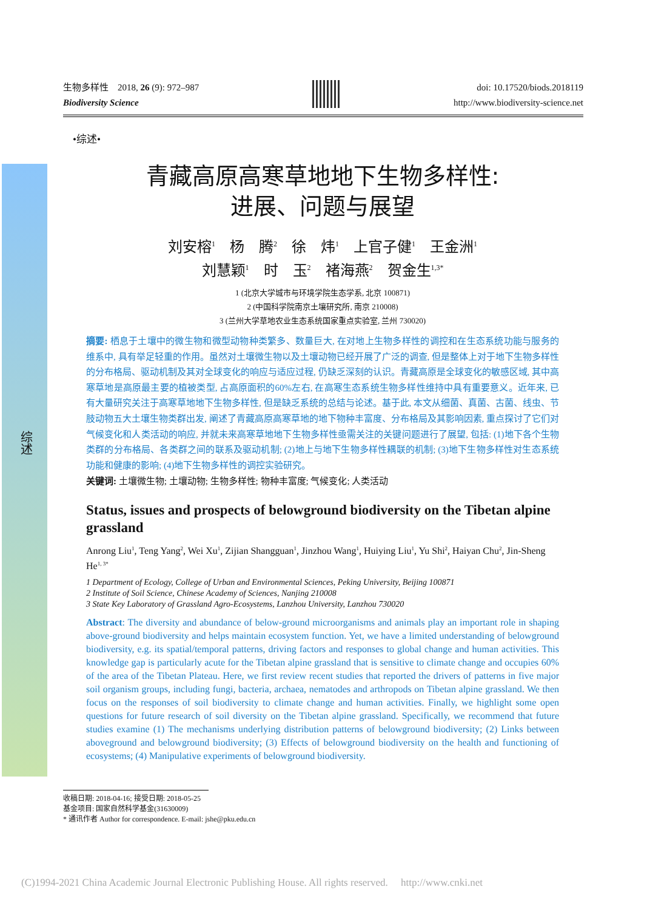综述
生物多样性　2018, 26 (9): 972–987
Biodiversity Science
doi: 10.17520/biods.2018119
http://www.biodiversity-science.net
•综述•
青藏高原高寒草地地下生物多样性:
进展、问题与展望
刘安榕<sup>1</sup>　杨　腾<sup>2</sup>　徐　炜<sup>1</sup>　上官子健<sup>1</sup>　王金洲<sup>1</sup>
刘慧颖<sup>1</sup>　时　玉<sup>2</sup>　褚海燕<sup>2</sup>　贺金生<sup>1,3*</sup>
1 (北京大学城市与环境学院生态学系, 北京 100871)
2 (中国科学院南京土壤研究所, 南京 210008)
3 (兰州大学草地农业生态系统国家重点实验室, 兰州 730020)
摘要: 栖息于土壤中的微生物和微型动物种类繁多、数量巨大, 在对地上生物多样性的调控和在生态系统功能与服务的维系中, 具有举足轻重的作用。虽然对土壤微生物以及土壤动物已经开展了广泛的调查, 但是整体上对于地下生物多样性的分布格局、驱动机制及其对全球变化的响应与适应过程, 仍缺乏深刻的认识。青藏高原是全球变化的敏感区域, 其中高寒草地是高原最主要的植被类型, 占高原面积的60%左右, 在高寒生态系统生物多样性维持中具有重要意义。近年来, 已有大量研究关注于高寒草地地下生物多样性, 但是缺乏系统的总结与论述。基于此, 本文从细菌、真菌、古菌、线虫、节肢动物五大土壤生物类群出发, 阐述了青藏高原高寒草地的地下物种丰富度、分布格局及其影响因素, 重点探讨了它们对气候变化和人类活动的响应, 并就未来高寒草地地下生物多样性亟需关注的关键问题进行了展望, 包括: (1)地下各个生物类群的分布格局、各类群之间的联系及驱动机制; (2)地上与地下生物多样性耦联的机制; (3)地下生物多样性对生态系统功能和健康的影响; (4)地下生物多样性的调控实验研究。
关键词: 土壤微生物; 土壤动物; 生物多样性; 物种丰富度; 气候变化; 人类活动
Status, issues and prospects of belowground biodiversity on the Tibetan alpine grassland
Anrong Liu<sup>1</sup>, Teng Yang<sup>2</sup>, Wei Xu<sup>1</sup>, Zijian Shangguan<sup>1</sup>, Jinzhou Wang<sup>1</sup>, Huiying Liu<sup>1</sup>, Yu Shi<sup>2</sup>, Haiyan Chu<sup>2</sup>, Jin-Sheng He<sup>1, 3*</sup>
1 Department of Ecology, College of Urban and Environmental Sciences, Peking University, Beijing 100871
2 Institute of Soil Science, Chinese Academy of Sciences, Nanjing 210008
3 State Key Laboratory of Grassland Agro-Ecosystems, Lanzhou University, Lanzhou 730020
Abstract: The diversity and abundance of below-ground microorganisms and animals play an important role in shaping above-ground biodiversity and helps maintain ecosystem function. Yet, we have a limited understanding of belowground biodiversity, e.g. its spatial/temporal patterns, driving factors and responses to global change and human activities. This knowledge gap is particularly acute for the Tibetan alpine grassland that is sensitive to climate change and occupies 60% of the area of the Tibetan Plateau. Here, we first review recent studies that reported the drivers of patterns in five major soil organism groups, including fungi, bacteria, archaea, nematodes and arthropods on Tibetan alpine grassland. We then focus on the responses of soil biodiversity to climate change and human activities. Finally, we highlight some open questions for future research of soil diversity on the Tibetan alpine grassland. Specifically, we recommend that future studies examine (1) The mechanisms underlying distribution patterns of belowground biodiversity; (2) Links between aboveground and belowground biodiversity; (3) Effects of belowground biodiversity on the health and functioning of ecosystems; (4) Manipulative experiments of belowground biodiversity.
收稿日期: 2018-04-16; 接受日期: 2018-05-25
基金项目: 国家自然科学基金(31630009)
* 通讯作者 Author for correspondence. E-mail: jshe@pku.edu.cn
(C)1994-2021 China Academic Journal Electronic Publishing House. All rights reserved.　 http://www.cnki.net